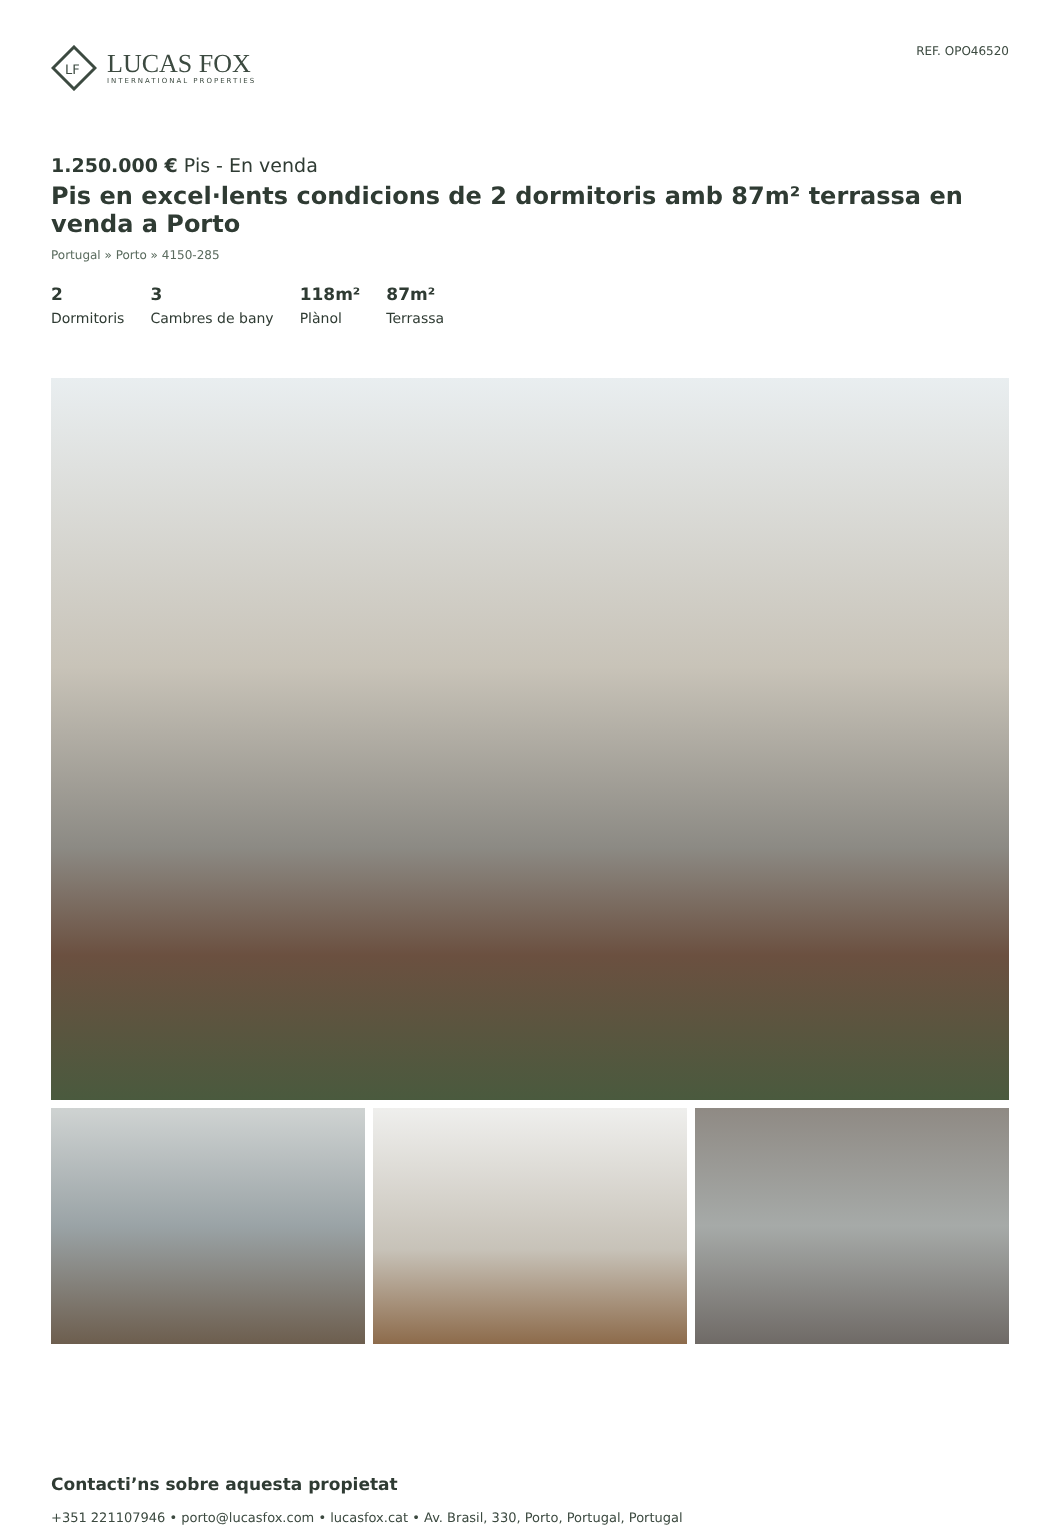LF
LUCAS FOX
INTERNATIONAL PROPERTIES
REF. OPO46520
1.250.000 € Pis - En venda
Pis en excel·lents condicions de 2 dormitoris amb 87m² terrassa en venda a Porto
Portugal » Porto » 4150-285
2
Dormitoris
3
Cambres de bany
118m²
Plànol
87m²
Terrassa
Contacti’ns sobre aquesta propietat
+351 221107946 • porto@lucasfox.com • lucasfox.cat • Av. Brasil, 330, Porto, Portugal, Portugal